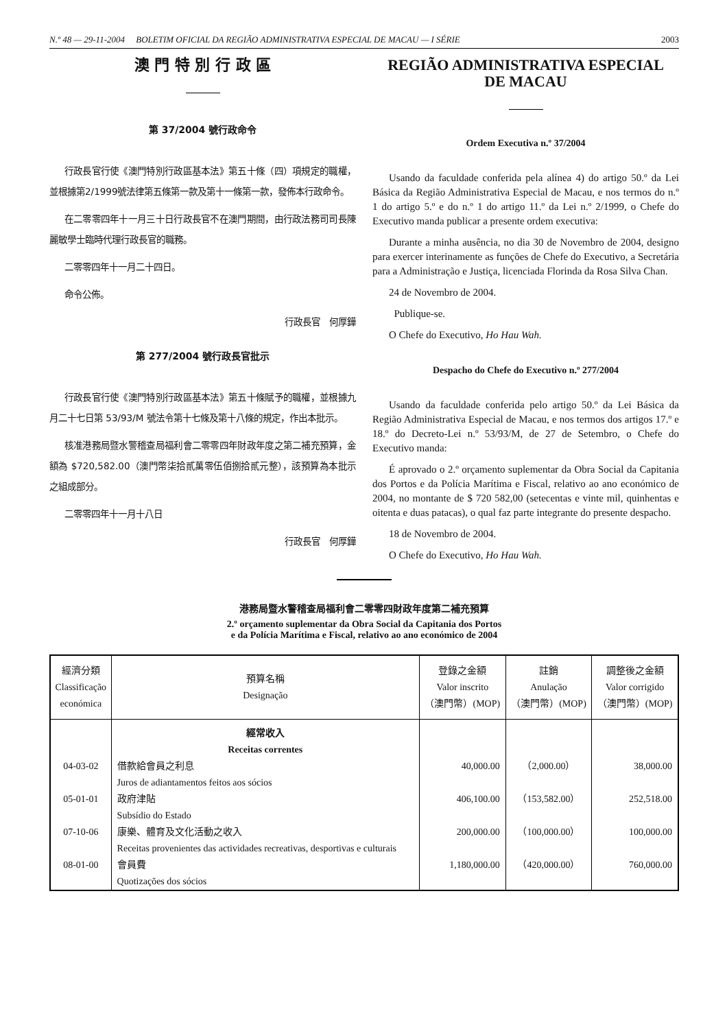N.º 48 — 29-11-2004 BOLETIM OFICIAL DA REGIÃO ADMINISTRATIVA ESPECIAL DE MACAU — I SÉRIE 2003
澳 門 特 別 行 政 區
第 37/2004 號行政命令
行政長官行使《澳門特別行政區基本法》第五十條（四）項規定的職權，並根據第2/1999號法律第五條第一款及第十一條第一款，發佈本行政命令。
在二零零四年十一月三十日行政長官不在澳門期間，由行政法務司司長陳麗敏學士臨時代理行政長官的職務。
二零零四年十一月二十四日。
命令公佈。
行政長官　何厚鏵
第 277/2004 號行政長官批示
行政長官行使《澳門特別行政區基本法》第五十條賦予的職權，並根據九月二十七日第 53/93/M 號法令第十七條及第十八條的規定，作出本批示。
核准港務局暨水警稽查局福利會二零零四年財政年度之第二補充預算，金額為 $720,582.00（澳門幣柒拾貳萬零伍佰捌拾貳元整），該預算為本批示之組成部分。
二零零四年十一月十八日
行政長官　何厚鏵
REGIÃO ADMINISTRATIVA ESPECIAL
DE MACAU
Ordem Executiva n.º 37/2004
Usando da faculdade conferida pela alínea 4) do artigo 50.º da Lei Básica da Região Administrativa Especial de Macau, e nos termos do n.º 1 do artigo 5.º e do n.º 1 do artigo 11.º da Lei n.º 2/1999, o Chefe do Executivo manda publicar a presente ordem executiva:
Durante a minha ausência, no dia 30 de Novembro de 2004, designo para exercer interinamente as funções de Chefe do Executivo, a Secretária para a Administração e Justiça, licenciada Florinda da Rosa Silva Chan.
24 de Novembro de 2004.
Publique-se.
O Chefe do Executivo, Ho Hau Wah.
Despacho do Chefe do Executivo n.º 277/2004
Usando da faculdade conferida pelo artigo 50.º da Lei Básica da Região Administrativa Especial de Macau, e nos termos dos artigos 17.º e 18.º do Decreto-Lei n.º 53/93/M, de 27 de Setembro, o Chefe do Executivo manda:
É aprovado o 2.º orçamento suplementar da Obra Social da Capitania dos Portos e da Polícia Marítima e Fiscal, relativo ao ano económico de 2004, no montante de $ 720 582,00 (setecentas e vinte mil, quinhentas e oitenta e duas patacas), o qual faz parte integrante do presente despacho.
18 de Novembro de 2004.
O Chefe do Executivo, Ho Hau Wah.
港務局暨水警稽查局福利會二零零四財政年度第二補充預算
2.º orçamento suplementar da Obra Social da Capitania dos Portos
e da Polícia Marítima e Fiscal, relativo ao ano económico de 2004
| 經濟分類 Classificação económica | 預算名稱 Designação | 登錄之金額 Valor inscrito （澳門幣）(MOP) | 註銷 Anulação （澳門幣）(MOP) | 調整後之金額 Valor corrigido （澳門幣）(MOP) |
| --- | --- | --- | --- | --- |
| | 經常收入 Receitas correntes | | | |
| 04-03-02 | 借款給會員之利息 Juros de adiantamentos feitos aos sócios | 40,000.00 | （2,000.00） | 38,000.00 |
| 05-01-01 | 政府津貼 Subsídio do Estado | 406,100.00 | （153,582.00） | 252,518.00 |
| 07-10-06 | 康樂、體育及文化活動之收入 Receitas provenientes das actividades recreativas, desportivas e culturais | 200,000.00 | （100,000.00） | 100,000.00 |
| 08-01-00 | 會員費 Quotizações dos sócios | 1,180,000.00 | （420,000.00） | 760,000.00 |